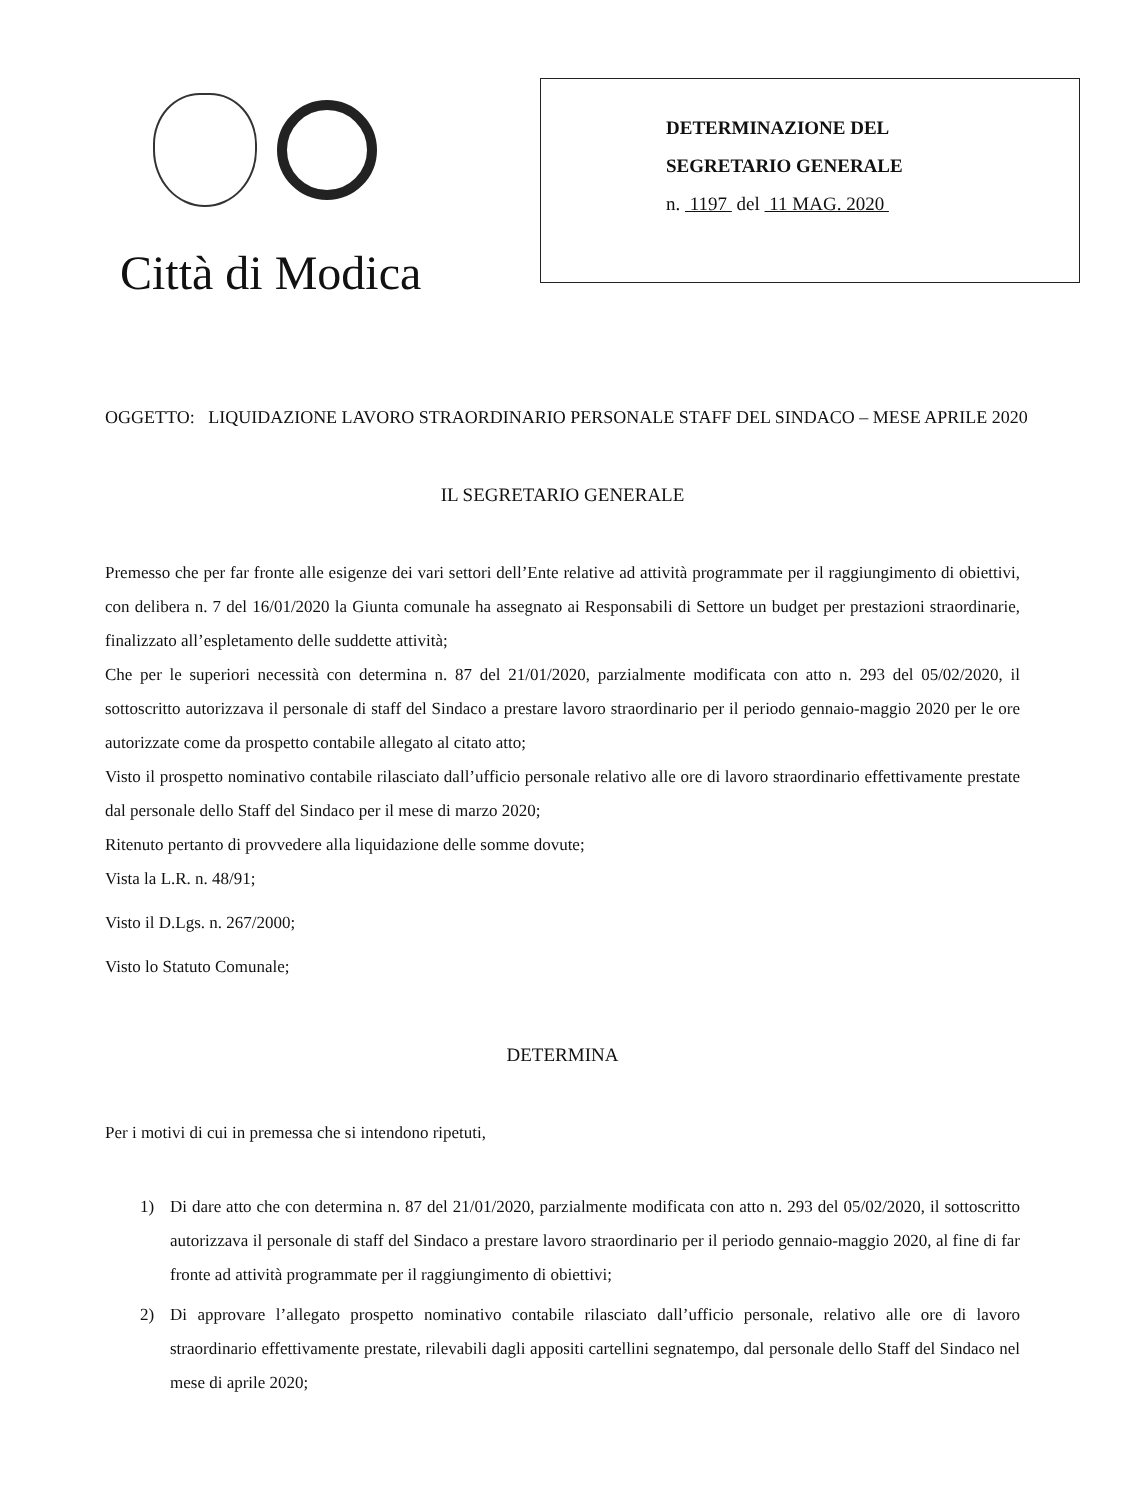Città di Modica
DETERMINAZIONE DEL
SEGRETARIO GENERALE
n. 1197 del 11 MAG. 2020
OGGETTO: LIQUIDAZIONE LAVORO STRAORDINARIO PERSONALE STAFF DEL SINDACO – MESE APRILE 2020
IL SEGRETARIO GENERALE
Premesso che per far fronte alle esigenze dei vari settori dell’Ente relative ad attività programmate per il raggiungimento di obiettivi, con delibera n. 7 del 16/01/2020 la Giunta comunale ha assegnato ai Responsabili di Settore un budget per prestazioni straordinarie, finalizzato all’espletamento delle suddette attività;
Che per le superiori necessità con determina n. 87 del 21/01/2020, parzialmente modificata con atto n. 293 del 05/02/2020, il sottoscritto autorizzava il personale di staff del Sindaco a prestare lavoro straordinario per il periodo gennaio-maggio 2020 per le ore autorizzate come da prospetto contabile allegato al citato atto;
Visto il prospetto nominativo contabile rilasciato dall’ufficio personale relativo alle ore di lavoro straordinario effettivamente prestate dal personale dello Staff del Sindaco per il mese di marzo 2020;
Ritenuto pertanto di provvedere alla liquidazione delle somme dovute;
Vista la L.R. n. 48/91;
Visto il D.Lgs. n. 267/2000;
Visto lo Statuto Comunale;
DETERMINA
Per i motivi di cui in premessa che si intendono ripetuti,
1) Di dare atto che con determina n. 87 del 21/01/2020, parzialmente modificata con atto n. 293 del 05/02/2020, il sottoscritto autorizzava il personale di staff del Sindaco a prestare lavoro straordinario per il periodo gennaio-maggio 2020, al fine di far fronte ad attività programmate per il raggiungimento di obiettivi;
2) Di approvare l’allegato prospetto nominativo contabile rilasciato dall’ufficio personale, relativo alle ore di lavoro straordinario effettivamente prestate, rilevabili dagli appositi cartellini segnatempo, dal personale dello Staff del Sindaco nel mese di aprile 2020;